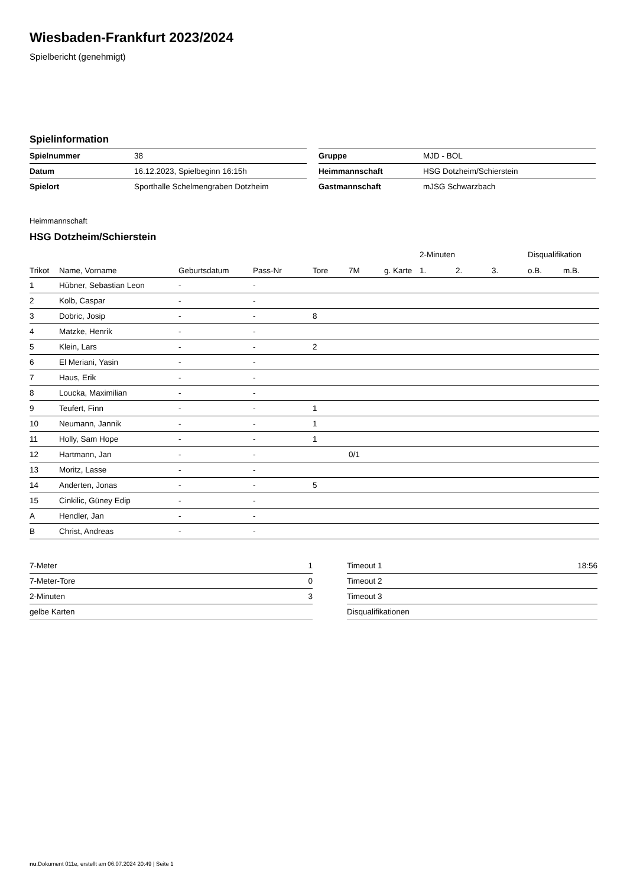Wiesbaden-Frankfurt 2023/2024
Spielbericht (genehmigt)
Spielinformation
| Spielnummer | 38 |
| Datum | 16.12.2023, Spielbeginn 16:15h |
| Spielort | Sporthalle Schelmengraben Dotzheim |
| Gruppe | MJD - BOL |
| Heimmannschaft | HSG Dotzheim/Schierstein |
| Gastmannschaft | mJSG Schwarzbach |
Heimmannschaft
HSG Dotzheim/Schierstein
| | | | | | | | 2-Minuten | | | Disqualifikation | |
| --- | --- | --- | --- | --- | --- | --- | --- | --- | --- | --- | --- |
| Trikot | Name, Vorname | Geburtsdatum | Pass-Nr | Tore | 7M | g. Karte | 1. | 2. | 3. | o.B. | m.B. |
| 1 | Hübner, Sebastian Leon | - | - | | | | | | | | |
| 2 | Kolb, Caspar | - | - | | | | | | | | |
| 3 | Dobric, Josip | - | - | 8 | | | | | | | |
| 4 | Matzke, Henrik | - | - | | | | | | | | |
| 5 | Klein, Lars | - | - | 2 | | | | | | | |
| 6 | El Meriani, Yasin | - | - | | | | | | | | |
| 7 | Haus, Erik | - | - | | | | | | | | |
| 8 | Loucka, Maximilian | - | - | | | | | | | | |
| 9 | Teufert, Finn | - | - | 1 | | | | | | | |
| 10 | Neumann, Jannik | - | - | 1 | | | | | | | |
| 11 | Holly, Sam Hope | - | - | 1 | | | | | | | |
| 12 | Hartmann, Jan | - | - | | 0/1 | | | | | | |
| 13 | Moritz, Lasse | - | - | | | | | | | | |
| 14 | Anderten, Jonas | - | - | 5 | | | | | | | |
| 15 | Cinkilic, Güney Edip | - | - | | | | | | | | |
| A | Hendler, Jan | - | - | | | | | | | | |
| B | Christ, Andreas | - | - | | | | | | | | |
| 7-Meter | 1 |
| 7-Meter-Tore | 0 |
| 2-Minuten | 3 |
| gelbe Karten | |
| Timeout 1 | 18:56 |
| Timeout 2 | |
| Timeout 3 | |
| Disqualifikationen | |
nu.Dokument 011e, erstellt am 06.07.2024 20:49 | Seite 1